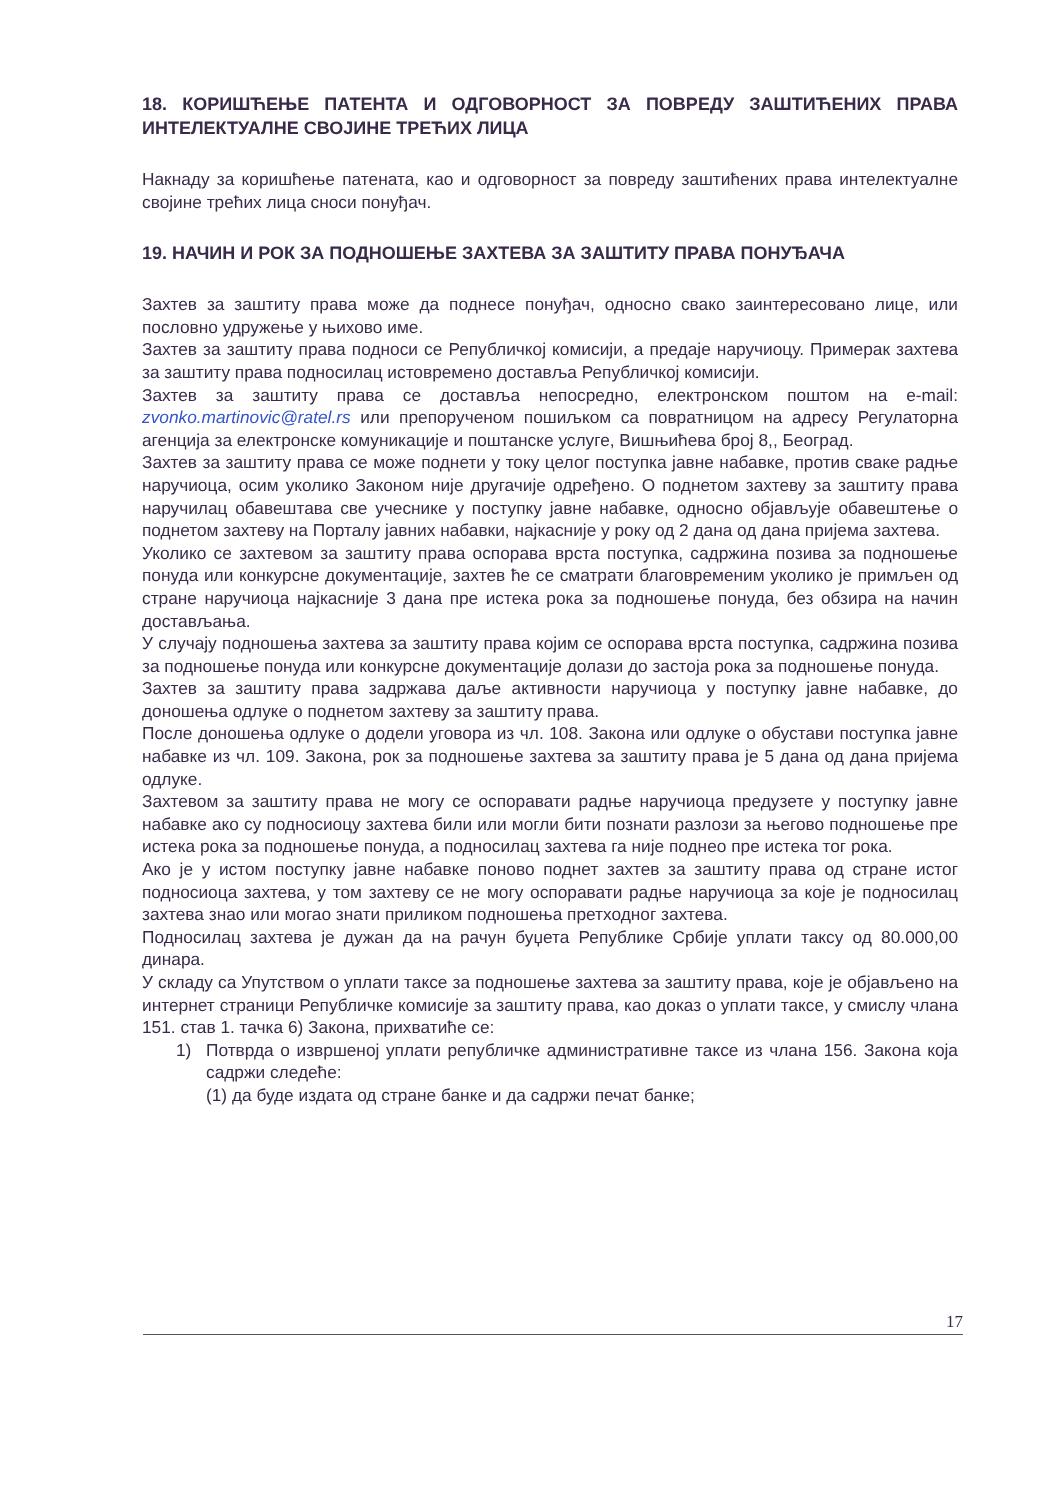18. КОРИШЋЕЊЕ ПАТЕНТА И ОДГОВОРНОСТ ЗА ПОВРЕДУ ЗАШТИЋЕНИХ ПРАВА ИНТЕЛЕКТУАЛНЕ СВОЈИНЕ ТРЕЋИХ ЛИЦА
Накнаду за коришћење патената, као и одговорност за повреду заштићених права интелектуалне својине трећих лица сноси понуђач.
19. НАЧИН И РОК ЗА ПОДНОШЕЊЕ ЗАХТЕВА ЗА ЗАШТИТУ ПРАВА ПОНУЂАЧА
Захтев за заштиту права може да поднесе понуђач, односно свако заинтересовано лице, или пословно удружење у њихово име.
Захтев за заштиту права подноси се Републичкој комисији, а предаје наручиоцу. Примерак захтева за заштиту права подносилац истовремено доставља Републичкој комисији.
Захтев за заштиту права се доставља непосредно, електронском поштом на e-mail: zvonko.martinovic@ratel.rs или препорученом пошиљком са повратницом на адресу Регулаторна агенција за електронске комуникације и поштанске услуге, Вишњићева број 8,, Београд.
Захтев за заштиту права се може поднети у току целог поступка јавне набавке, против сваке радње наручиоца, осим уколико Законом није другачије одређено. О поднетом захтеву за заштиту права наручилац обавештава све учеснике у поступку јавне набавке, односно објављује обавештење о поднетом захтеву на Порталу јавних набавки, најкасније у року од 2 дана од дана пријема захтева.
Уколико се захтевом за заштиту права оспорава врста поступка, садржина позива за подношење понуда или конкурсне документације, захтев ће се сматрати благовременим уколико је примљен од стране наручиоца најкасније 3 дана пре истека рока за подношење понуда, без обзира на начин достављања.
У случају подношења захтева за заштиту права којим се оспорава врста поступка, садржина позива за подношење понуда или конкурсне документације долази до застоја рока за подношење понуда.
Захтев за заштиту права задржава даље активности наручиоца у поступку јавне набавке, до доношења одлуке о поднетом захтеву за заштиту права.
После доношења одлуке о додели уговора из чл. 108. Закона или одлуке о обустави поступка јавне набавке из чл. 109. Закона, рок за подношење захтева за заштиту права је 5 дана од дана пријема одлуке.
Захтевом за заштиту права не могу се оспоравати радње наручиоца предузете у поступку јавне набавке ако су подносиоцу захтева били или могли бити познати разлози за његово подношење пре истека рока за подношење понуда, а подносилац захтева га није поднео пре истека тог рока.
Ако је у истом поступку јавне набавке поново поднет захтев за заштиту права од стране истог подносиоца захтева, у том захтеву се не могу оспоравати радње наручиоца за које је подносилац захтева знао или могао знати приликом подношења претходног захтева.
Подносилац захтева је дужан да на рачун буџета Републике Србије уплати таксу од 80.000,00 динара.
У складу са Упутством о уплати таксе за подношење захтева за заштиту права, које је објављено на интернет страници Републичке комисије за заштиту права, као доказ о уплати таксе, у смислу члана 151. став 1. тачка 6) Закона, прихватиће се:
1) Потврда о извршеној уплати републичке административне таксе из члана 156. Закона која садржи следеће:
(1) да буде издата од стране банке и да садржи печат банке;
17